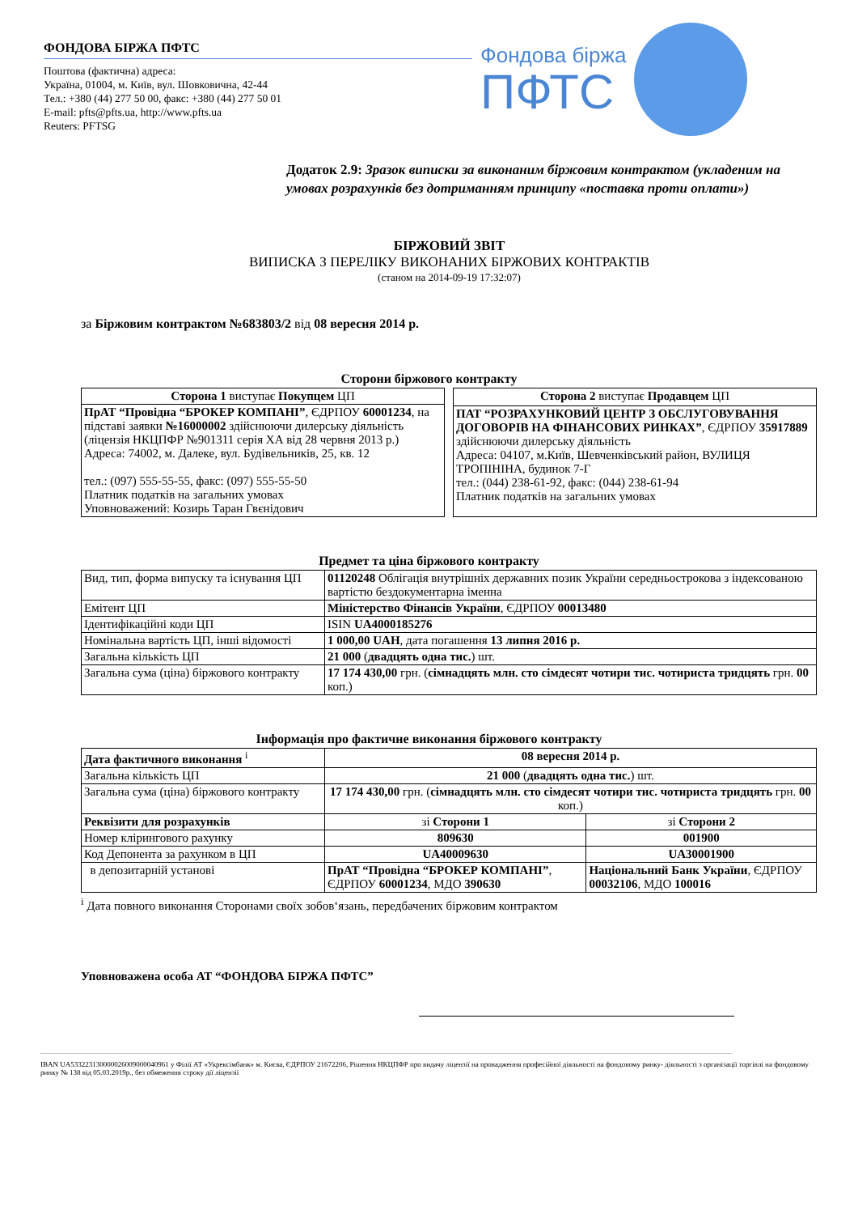ФОНДОВА БІРЖА ПФТС
Поштова (фактична) адреса:
Україна, 01004, м. Київ, вул. Шовковична, 42-44
Тел.: +380 (44) 277 50 00, факс: +380 (44) 277 50 01
E-mail: pfts@pfts.ua, http://www.pfts.ua
Reuters: PFTSG
Фондова біржа
ПФТС
Додаток 2.9: Зразок виписки за виконаним біржовим контрактом (укладеним на умовах розрахунків без дотриманням принципу «поставка проти оплати»)
БІРЖОВИЙ ЗВІТ
ВИПИСКА З ПЕРЕЛІКУ ВИКОНАНИХ БІРЖОВИХ КОНТРАКТІВ
(станом на 2014-09-19 17:32:07)
за Біржовим контрактом №683803/2 від 08 вересня 2014 р.
Сторони біржового контракту
| Сторона 1 виступає Покупцем ЦП |
| ПрАТ “Провідна “БРОКЕР КОМПАНІ” , ЄДРПОУ 60001234 , на підставі заявки №16000002 здійснюючи дилерську діяльність (ліцензія НКЦПФР №901311 серія ХА від 28 червня 2013 р.) Адреса: 74002, м. Далеке, вул. Будівельників, 25, кв. 12 тел.: (097) 555-55-55, факс: (097) 555-55-50 Платник податків на загальних умовах Уповноважений: Козирь Таран Гвєнідович |
| Сторона 2 виступає Продавцем ЦП |
| ПАТ “РОЗРАХУНКОВИЙ ЦЕНТР З ОБСЛУГОВУВАННЯ ДОГОВОРІВ НА ФІНАНСОВИХ РИНКАХ” , ЄДРПОУ 35917889 здійснюючи дилерську діяльність Адреса: 04107, м.Київ, Шевченківський район, ВУЛИЦЯ ТРОПІНІНА, будинок 7-Г тел.: (044) 238-61-92, факс: (044) 238-61-94 Платник податків на загальних умовах |
Предмет та ціна біржового контракту
| Вид, тип, форма випуску та існування ЦП | 01120248 Облігація внутрішніх державних позик України середньострокова з індексованою вартістю бездокументарна іменна |
| Емітент ЦП | Міністерство Фінансів України , ЄДРПОУ 00013480 |
| Ідентифікаційні коди ЦП | ISIN UA4000185276 |
| Номінальна вартість ЦП, інші відомості | 1 000,00 UAH , дата погашення 13 липня 2016 р. |
| Загальна кількість ЦП | 21 000 ( двадцять одна тис. ) шт. |
| Загальна сума (ціна) біржового контракту | 17 174 430,00 грн. ( сімнадцять млн. сто сімдесят чотири тис. чотириста тридцять грн. 00 коп.) |
Інформація про фактичне виконання біржового контракту
| Дата фактичного виконання <sup>i</sup> | 08 вересня 2014 р. | |
| Загальна кількість ЦП | 21 000 ( двадцять одна тис. ) шт. | |
| Загальна сума (ціна) біржового контракту | 17 174 430,00 грн. ( сімнадцять млн. сто сімдесят чотири тис. чотириста тридцять грн. 00 коп.) | |
| Реквізити для розрахунків | зі Сторони 1 | зі Сторони 2 |
| Номер клірингового рахунку | 809630 | 001900 |
| Код Депонента за рахунком в ЦП | UA40009630 | UA30001900 |
| в депозитарній установі | ПрАТ “Провідна “БРОКЕР КОМПАНІ” , ЄДРПОУ 60001234 , МДО 390630 | Національний Банк України , ЄДРПОУ 00032106 , МДО 100016 |
<sup>i</sup> Дата повного виконання Сторонами своїх зобов‘язань, передбачених біржовим контрактом
Уповноважена особа АТ “ФОНДОВА БІРЖА ПФТС”
IBAN UA533223130000026009000040961 у Філії АТ «Укрексімбанк» м. Києва, ЄДРПОУ 21672206, Рішення НКЦПФР про видачу ліцензії на провадження професійної діяльності на фондовому ринку- діяльності з організації торгівлі на фондовому ринку № 138 від 05.03.2019р., без обмеження строку дії ліцензії